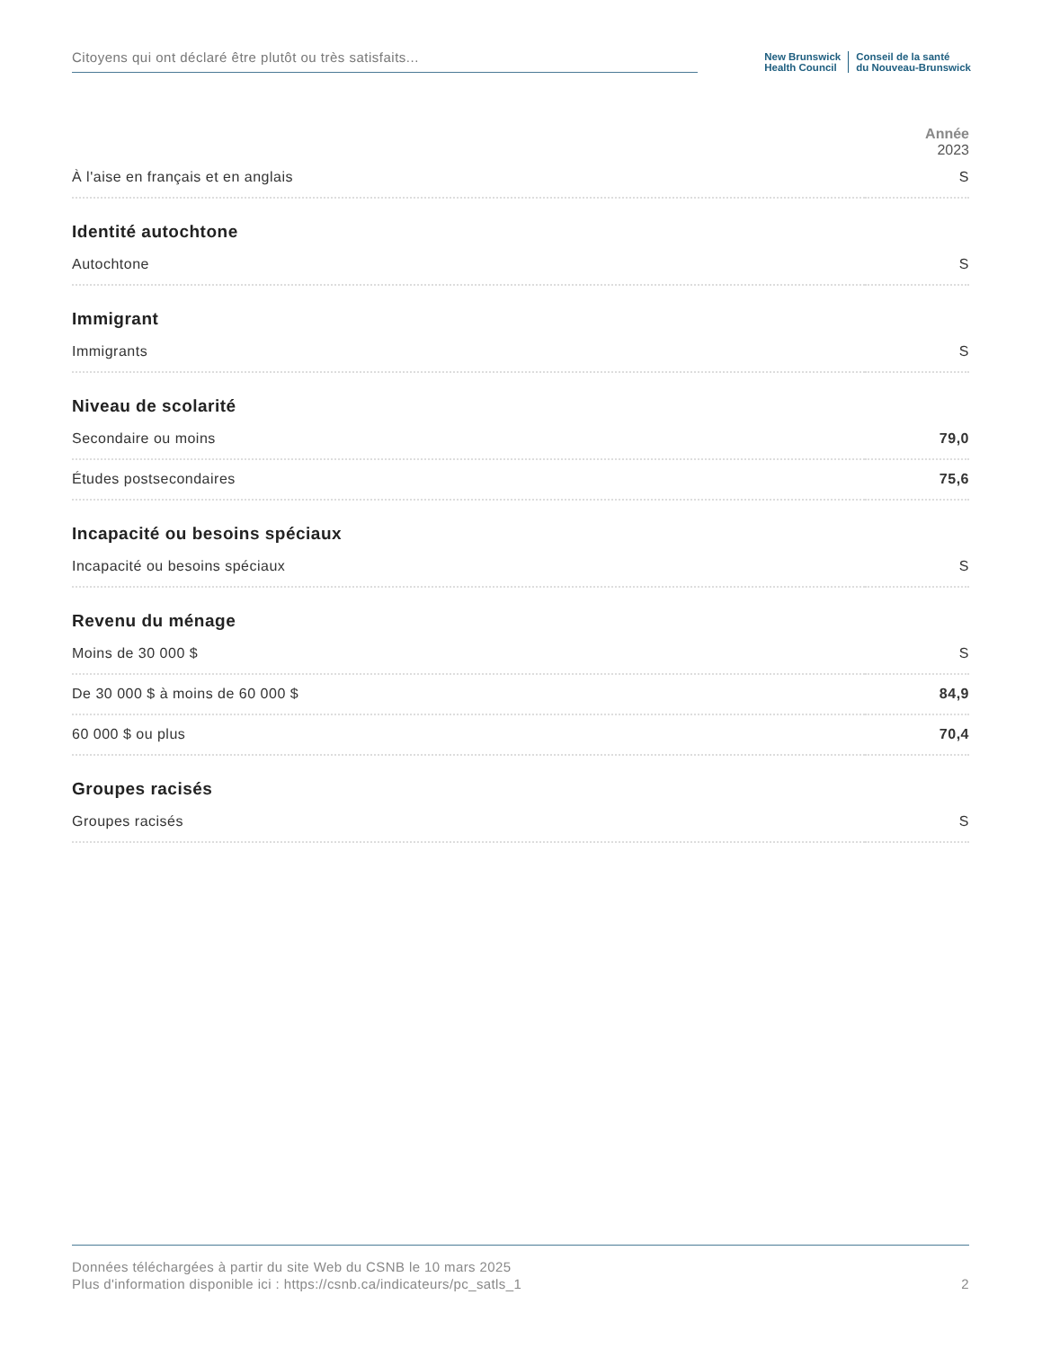Citoyens qui ont déclaré être plutôt ou très satisfaits...
New Brunswick
Health Council
Conseil de la santé
du Nouveau-Brunswick
Année
2023
| À l'aise en français et en anglais | S |
| Identité autochtone | |
| Autochtone | S |
| Immigrant | |
| Immigrants | S |
| Niveau de scolarité | |
| Secondaire ou moins | 79,0 |
| Études postsecondaires | 75,6 |
| Incapacité ou besoins spéciaux | |
| Incapacité ou besoins spéciaux | S |
| Revenu du ménage | |
| Moins de 30 000 $ | S |
| De 30 000 $ à moins de 60 000 $ | 84,9 |
| 60 000 $ ou plus | 70,4 |
| Groupes racisés | |
| Groupes racisés | S |
Données téléchargées à partir du site Web du CSNB le 10 mars 2025
Plus d'information disponible ici : https://csnb.ca/indicateurs/pc_satls_1 2